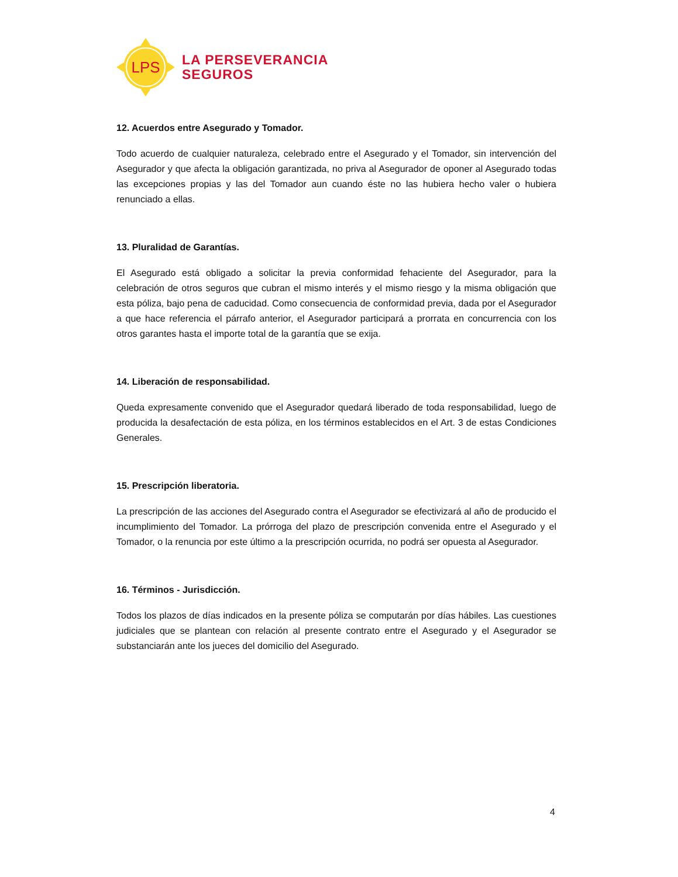LPS
LA PERSEVERANCIA
SEGUROS
12. Acuerdos entre Asegurado y Tomador.
Todo acuerdo de cualquier naturaleza, celebrado entre el Asegurado y el Tomador, sin intervención del Asegurador y que afecta la obligación garantizada, no priva al Asegurador de oponer al Asegurado todas las excepciones propias y las del Tomador aun cuando éste no las hubiera hecho valer o hubiera renunciado a ellas.
13. Pluralidad de Garantías.
El Asegurado está obligado a solicitar la previa conformidad fehaciente del Asegurador, para la celebración de otros seguros que cubran el mismo interés y el mismo riesgo y la misma obligación que esta póliza, bajo pena de caducidad. Como consecuencia de conformidad previa, dada por el Asegurador a que hace referencia el párrafo anterior, el Asegurador participará a prorrata en concurrencia con los otros garantes hasta el importe total de la garantía que se exija.
14. Liberación de responsabilidad.
Queda expresamente convenido que el Asegurador quedará liberado de toda responsabilidad, luego de producida la desafectación de esta póliza, en los términos establecidos en el Art. 3 de estas Condiciones Generales.
15. Prescripción liberatoria.
La prescripción de las acciones del Asegurado contra el Asegurador se efectivizará al año de producido el incumplimiento del Tomador. La prórroga del plazo de prescripción convenida entre el Asegurado y el Tomador, o la renuncia por este último a la prescripción ocurrida, no podrá ser opuesta al Asegurador.
16. Términos - Jurisdicción.
Todos los plazos de días indicados en la presente póliza se computarán por días hábiles. Las cuestiones judiciales que se plantean con relación al presente contrato entre el Asegurado y el Asegurador se substanciarán ante los jueces del domicilio del Asegurado.
4